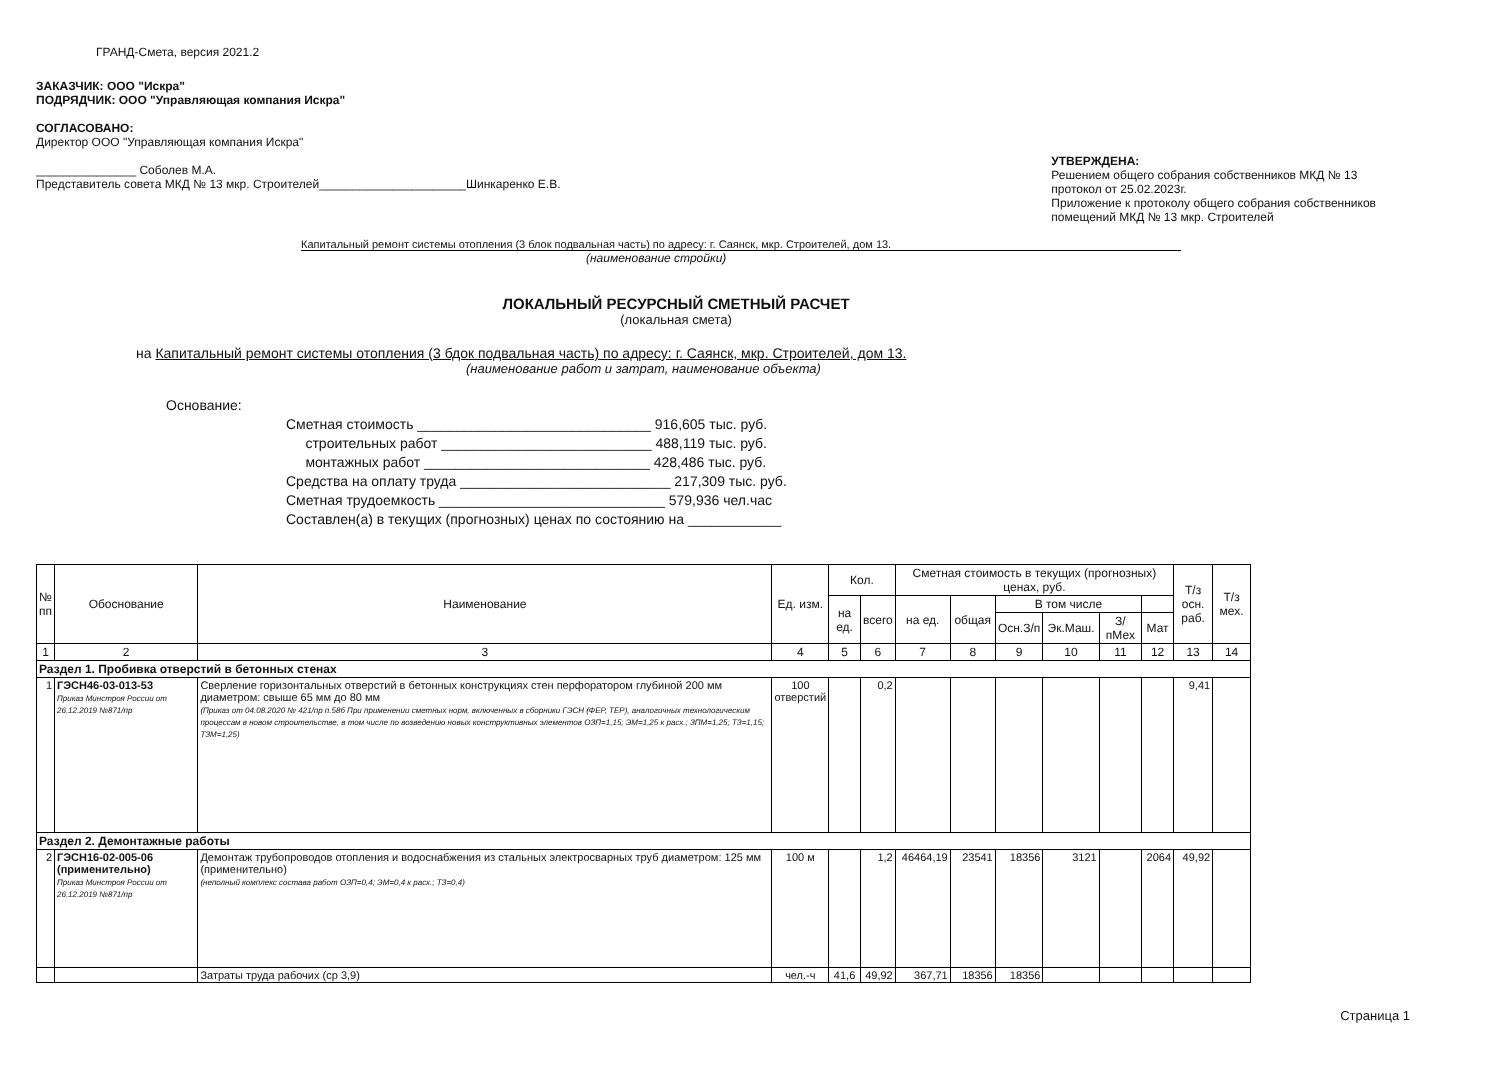ГРАНД-Смета, версия 2021.2
ЗАКАЗЧИК: ООО "Искра"
ПОДРЯДЧИК: ООО "Управляющая компания Искра"
СОГЛАСОВАНО:
Директор ООО "Управляющая компания Искра"
_______________ Соболев М.А.
Представитель совета МКД № 13 мкр. Строителей______________________Шинкаренко Е.В.
УТВЕРЖДЕНА:
Решением общего собрания собственников МКД № 13
протокол от 25.02.2023г.
Приложение к протоколу общего собрания собственников
помещений МКД № 13 мкр. Строителей
Капитальный ремонт системы отопления (3 блок подвальная часть) по адресу: г. Саянск, мкр. Строителей, дом 13.
(наименование стройки)
ЛОКАЛЬНЫЙ РЕСУРСНЫЙ СМЕТНЫЙ РАСЧЕТ
(локальная смета)
на Капитальный ремонт системы отопления (3 бдок подвальная часть) по адресу: г. Саянск, мкр. Строителей, дом 13.
(наименование работ и затрат, наименование объекта)
Основание:
Сметная стоимость ______________________________ 916,605 тыс. руб.
строительных работ ___________________________ 488,119 тыс. руб.
монтажных работ _____________________________ 428,486 тыс. руб.
Средства на оплату труда ___________________________ 217,309 тыс. руб.
Сметная трудоемкость _____________________________ 579,936 чел.час
Составлен(а) в текущих (прогнозных) ценах по состоянию на ____________
| № пп | Обоснование | Наименование | Ед. изм. | Кол. | | Сметная стоимость в текущих (прогнозных) ценах, руб. | | | | | | Т/з осн. раб. | Т/з мех. |
| --- | --- | --- | --- | --- | --- | --- | --- | --- | --- | --- | --- | --- | --- |
| | | | | на ед. | всего | на ед. | общая | В том числе | | | | | |
| | | | | | | | | Осн.З/п | Эк.Маш. | З/пМех | Мат | | |
| 1 | 2 | 3 | 4 | 5 | 6 | 7 | 8 | 9 | 10 | 11 | 12 | 13 | 14 |
| Раздел 1. Пробивка отверстий в бетонных стенах | | | | | | | | | | | | | |
| 1 | ГЭСН46-03-013-53 Приказ Минстроя России от 26.12.2019 №871/пр | Сверление горизонтальных отверстий в бетонных конструкциях стен перфоратором глубиной 200 мм диаметром: свыше 65 мм до 80 мм (Приказ от 04.08.2020 № 421/пр п.58б При применении сметных норм, включенных в сборники ГЭСН (ФЕР, ТЕР), аналогичных технологическим процессам в новом строительстве, в том числе по возведению новых конструктивных элементов ОЗП=1,15; ЭМ=1,25 к расх.; ЗПМ=1,25; ТЗ=1,15; ТЗМ=1,25) | 100 отверстий | | 0,2 | | | | | | | 9,41 | |
| Раздел 2. Демонтажные работы | | | | | | | | | | | | | |
| 2 | ГЭСН16-02-005-06 (применительно) Приказ Минстроя России от 26.12.2019 №871/пр | Демонтаж трубопроводов отопления и водоснабжения из стальных электросварных труб диаметром: 125 мм (применительно) (неполный комплекс состава работ ОЗП=0,4; ЭМ=0,4 к расх.; ТЗ=0,4) | 100 м | | 1,2 | 46464,19 | 23541 | 18356 | 3121 | | 2064 | 49,92 | |
| | | Затраты труда рабочих (ср 3,9) | чел.-ч | 41,6 | 49,92 | 367,71 | 18356 | 18356 | | | | | |
Страница 1